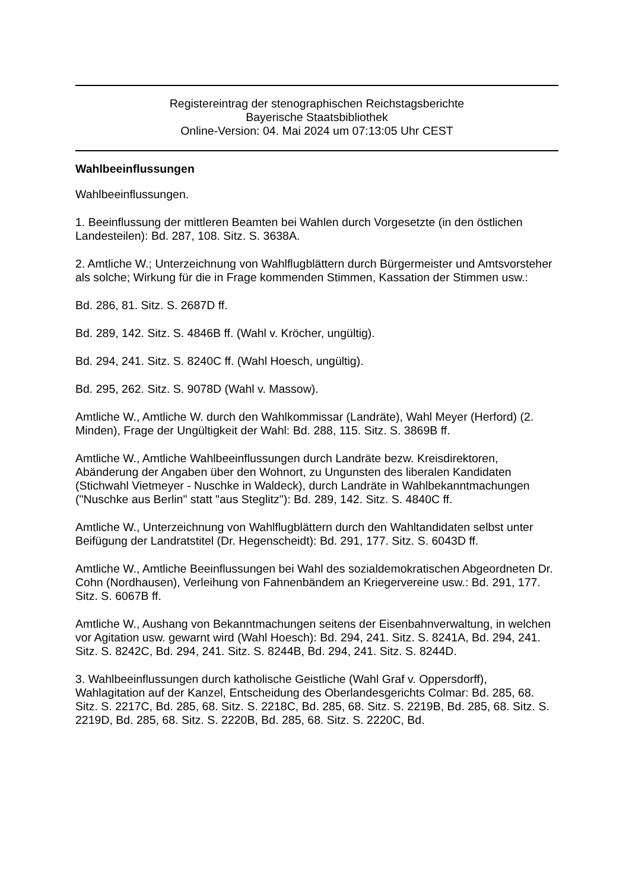Registereintrag der stenographischen Reichstagsberichte
Bayerische Staatsbibliothek
Online-Version: 04. Mai 2024 um 07:13:05 Uhr CEST
Wahlbeeinflussungen
Wahlbeeinflussungen.
1. Beeinflussung der mittleren Beamten bei Wahlen durch Vorgesetzte (in den östlichen Landesteilen): Bd. 287, 108. Sitz. S. 3638A.
2. Amtliche W.; Unterzeichnung von Wahlflugblättern durch Bürgermeister und Amtsvorsteher als solche; Wirkung für die in Frage kommenden Stimmen, Kassation der Stimmen usw.:
Bd. 286, 81. Sitz. S. 2687D ff.
Bd. 289, 142. Sitz. S. 4846B ff. (Wahl v. Kröcher, ungültig).
Bd. 294, 241. Sitz. S. 8240C ff. (Wahl Hoesch, ungültig).
Bd. 295, 262. Sitz. S. 9078D (Wahl v. Massow).
Amtliche W., Amtliche W. durch den Wahlkommissar (Landräte), Wahl Meyer (Herford) (2. Minden), Frage der Ungültigkeit der Wahl: Bd. 288, 115. Sitz. S. 3869B ff.
Amtliche W., Amtliche Wahlbeeinflussungen durch Landräte bezw. Kreisdirektoren, Abänderung der Angaben über den Wohnort, zu Ungunsten des liberalen Kandidaten (Stichwahl Vietmeyer - Nuschke in Waldeck), durch Landräte in Wahlbekanntmachungen ("Nuschke aus Berlin" statt "aus Steglitz"): Bd. 289, 142. Sitz. S. 4840C ff.
Amtliche W., Unterzeichnung von Wahlflugblättern durch den Wahltandidaten selbst unter Beifügung der Landratstitel (Dr. Hegenscheidt): Bd. 291, 177. Sitz. S. 6043D ff.
Amtliche W., Amtliche Beeinflussungen bei Wahl des sozialdemokratischen Abgeordneten Dr. Cohn (Nordhausen), Verleihung von Fahnenbändem an Kriegervereine usw.: Bd. 291, 177. Sitz. S. 6067B ff.
Amtliche W., Aushang von Bekanntmachungen seitens der Eisenbahnverwaltung, in welchen vor Agitation usw. gewarnt wird (Wahl Hoesch): Bd. 294, 241. Sitz. S. 8241A, Bd. 294, 241. Sitz. S. 8242C, Bd. 294, 241. Sitz. S. 8244B, Bd. 294, 241. Sitz. S. 8244D.
3. Wahlbeeinflussungen durch katholische Geistliche (Wahl Graf v. Oppersdorff), Wahlagitation auf der Kanzel, Entscheidung des Oberlandesgerichts Colmar: Bd. 285, 68. Sitz. S. 2217C, Bd. 285, 68. Sitz. S. 2218C, Bd. 285, 68. Sitz. S. 2219B, Bd. 285, 68. Sitz. S. 2219D, Bd. 285, 68. Sitz. S. 2220B, Bd. 285, 68. Sitz. S. 2220C, Bd.